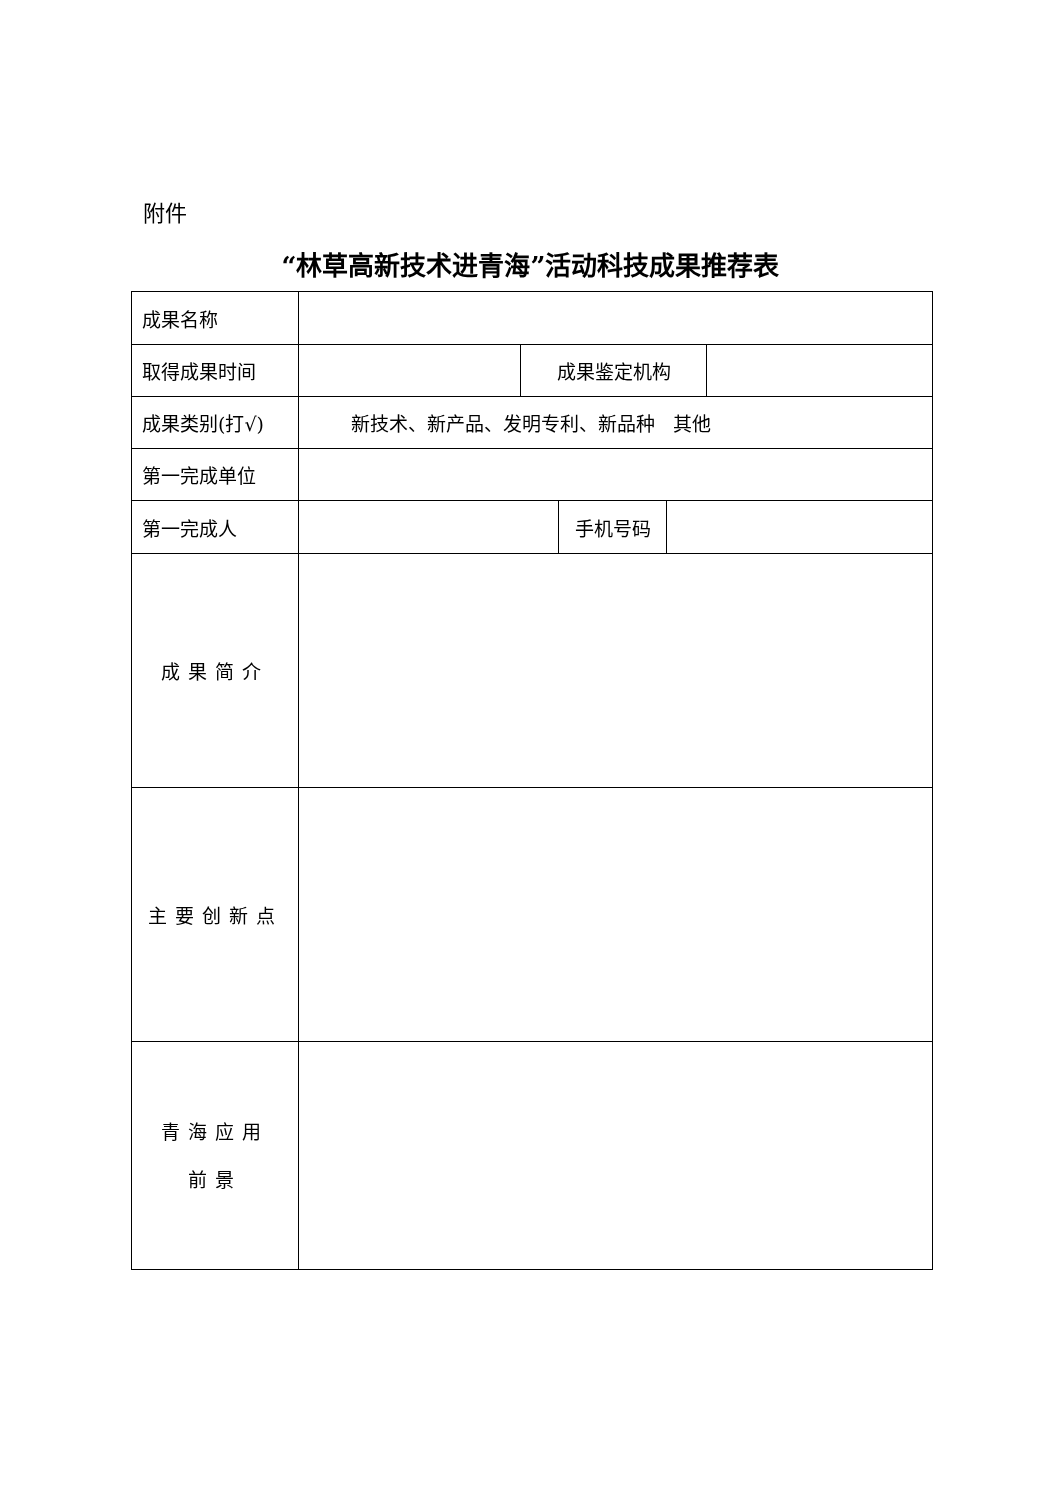附件
“林草高新技术进青海”活动科技成果推荐表
| 成果名称 | | | | | |
| 取得成果时间 | | 成果鉴定机构 | | | |
| 成果类别(打√) | 新技术、新产品、发明专利、新品种 其他 | | | | |
| 第一完成单位 | | | | | |
| 第一完成人 | | | 手机号码 | | |
| 成果简介 | | | | | |
| 主要创新点 | | | | | |
| 青海应用 前景 | | | | | |